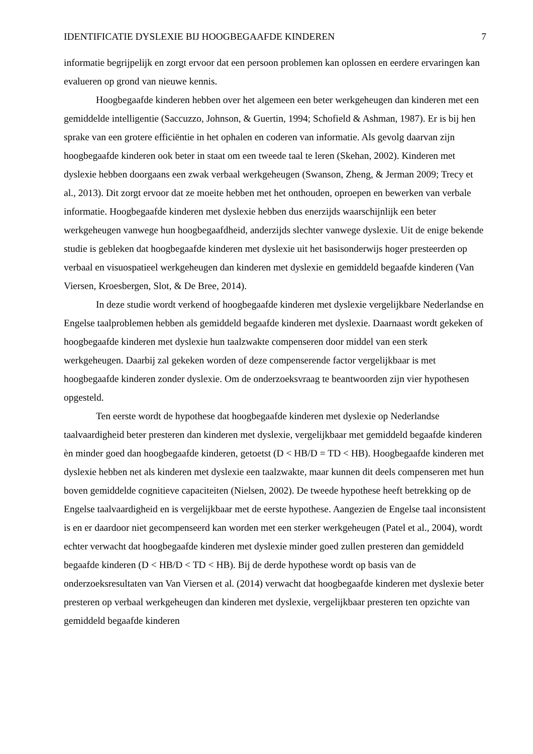IDENTIFICATIE DYSLEXIE BIJ HOOGBEGAAFDE KINDEREN 7
informatie begrijpelijk en zorgt ervoor dat een persoon problemen kan oplossen en eerdere ervaringen kan evalueren op grond van nieuwe kennis.
Hoogbegaafde kinderen hebben over het algemeen een beter werkgeheugen dan kinderen met een gemiddelde intelligentie (Saccuzzo, Johnson, & Guertin, 1994; Schofield & Ashman, 1987). Er is bij hen sprake van een grotere efficiëntie in het ophalen en coderen van informatie. Als gevolg daarvan zijn hoogbegaafde kinderen ook beter in staat om een tweede taal te leren (Skehan, 2002). Kinderen met dyslexie hebben doorgaans een zwak verbaal werkgeheugen (Swanson, Zheng, & Jerman 2009; Trecy et al., 2013). Dit zorgt ervoor dat ze moeite hebben met het onthouden, oproepen en bewerken van verbale informatie. Hoogbegaafde kinderen met dyslexie hebben dus enerzijds waarschijnlijk een beter werkgeheugen vanwege hun hoogbegaafdheid, anderzijds slechter vanwege dyslexie. Uit de enige bekende studie is gebleken dat hoogbegaafde kinderen met dyslexie uit het basisonderwijs hoger presteerden op verbaal en visuospatieel werkgeheugen dan kinderen met dyslexie en gemiddeld begaafde kinderen (Van Viersen, Kroesbergen, Slot, & De Bree, 2014).
In deze studie wordt verkend of hoogbegaafde kinderen met dyslexie vergelijkbare Nederlandse en Engelse taalproblemen hebben als gemiddeld begaafde kinderen met dyslexie. Daarnaast wordt gekeken of hoogbegaafde kinderen met dyslexie hun taalzwakte compenseren door middel van een sterk werkgeheugen. Daarbij zal gekeken worden of deze compenserende factor vergelijkbaar is met hoogbegaafde kinderen zonder dyslexie. Om de onderzoeksvraag te beantwoorden zijn vier hypothesen opgesteld.
Ten eerste wordt de hypothese dat hoogbegaafde kinderen met dyslexie op Nederlandse taalvaardigheid beter presteren dan kinderen met dyslexie, vergelijkbaar met gemiddeld begaafde kinderen èn minder goed dan hoogbegaafde kinderen, getoetst (D < HB/D = TD < HB). Hoogbegaafde kinderen met dyslexie hebben net als kinderen met dyslexie een taalzwakte, maar kunnen dit deels compenseren met hun boven gemiddelde cognitieve capaciteiten (Nielsen, 2002). De tweede hypothese heeft betrekking op de Engelse taalvaardigheid en is vergelijkbaar met de eerste hypothese. Aangezien de Engelse taal inconsistent is en er daardoor niet gecompenseerd kan worden met een sterker werkgeheugen (Patel et al., 2004), wordt echter verwacht dat hoogbegaafde kinderen met dyslexie minder goed zullen presteren dan gemiddeld begaafde kinderen (D < HB/D < TD < HB). Bij de derde hypothese wordt op basis van de onderzoeksresultaten van Van Viersen et al. (2014) verwacht dat hoogbegaafde kinderen met dyslexie beter presteren op verbaal werkgeheugen dan kinderen met dyslexie, vergelijkbaar presteren ten opzichte van gemiddeld begaafde kinderen